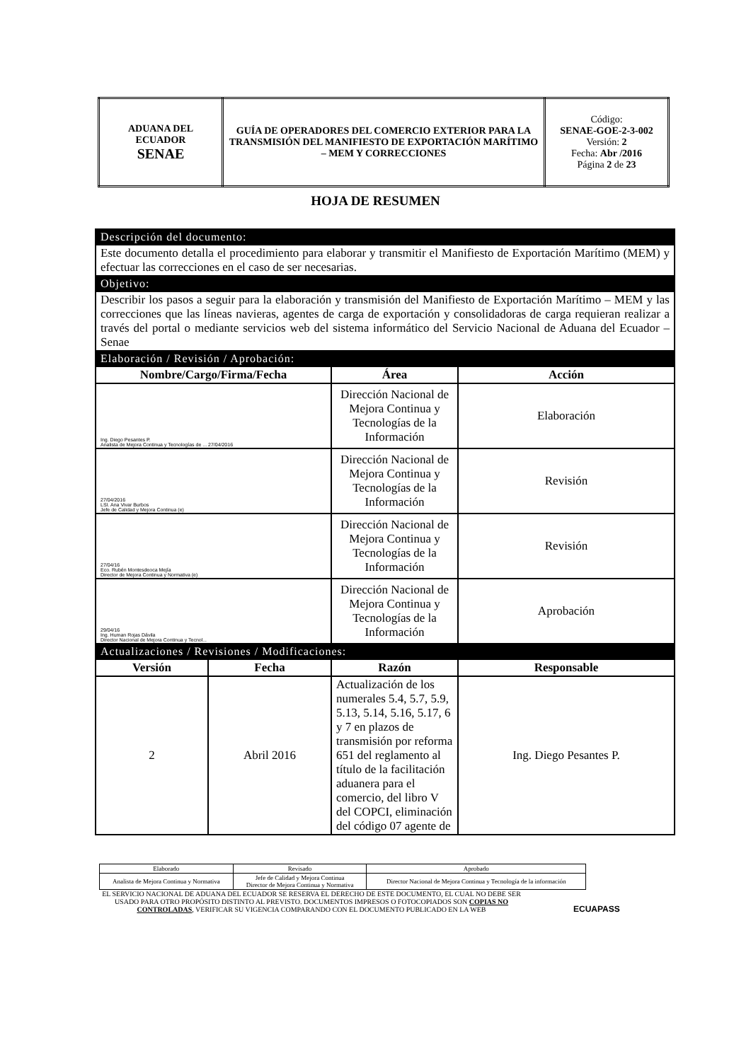| ADUANA DEL ECUADOR SENAE | GUÍA DE OPERADORES DEL COMERCIO EXTERIOR PARA LA TRANSMISIÓN DEL MANIFIESTO DE EXPORTACIÓN MARÍTIMO – MEM Y CORRECCIONES | Código: SENAE-GOE-2-3-002 Versión: 2 Fecha: Abr /2016 Página 2 de 23 |
HOJA DE RESUMEN
| Descripción del documento: | | | |
| Este documento detalla el procedimiento para elaborar y transmitir el Manifiesto de Exportación Marítimo (MEM) y efectuar las correcciones en el caso de ser necesarias. | | | |
| Objetivo: | | | |
| Describir los pasos a seguir para la elaboración y transmisión del Manifiesto de Exportación Marítimo – MEM y las correcciones que las líneas navieras, agentes de carga de exportación y consolidadoras de carga requieran realizar a través del portal o mediante servicios web del sistema informático del Servicio Nacional de Aduana del Ecuador – Senae | | | |
| Elaboración / Revisión / Aprobación: | | | |
| Nombre/Cargo/Firma/Fecha | | Área | Acción |
| Ing. Diego Pesantes P. Analista de Mejora Continua y Tecnologías de ... 27/04/2016 | | Dirección Nacional de Mejora Continua y Tecnologías de la Información | Elaboración |
| 27/04/2016 LSI. Ana Vivar Burbos Jefe de Calidad y Mejora Continua (e) | | Dirección Nacional de Mejora Continua y Tecnologías de la Información | Revisión |
| 27/04/16 Eco. Rubén Montesdeoca Mejía Director de Mejora Continua y Normativa (e) | | Dirección Nacional de Mejora Continua y Tecnologías de la Información | Revisión |
| 29/04/16 Ing. Human Rojas Dávila Director Nacional de Mejora Continua y Tecnol... | | Dirección Nacional de Mejora Continua y Tecnologías de la Información | Aprobación |
| Actualizaciones / Revisiones / Modificaciones: | | | |
| Versión | Fecha | Razón | Responsable |
| 2 | Abril 2016 | Actualización de los numerales 5.4, 5.7, 5.9, 5.13, 5.14, 5.16, 5.17, 6 y 7 en plazos de transmisión por reforma 651 del reglamento al título de la facilitación aduanera para el comercio, del libro V del COPCI, eliminación del código 07 agente de | Ing. Diego Pesantes P. |
| Elaborado | Revisado | Aprobado |
| Analista de Mejora Continua y Normativa | Jefe de Calidad y Mejora Continua Director de Mejora Continua y Normativa | Director Nacional de Mejora Continua y Tecnología de la información |
EL SERVICIO NACIONAL DE ADUANA DEL ECUADOR SE RESERVA EL DERECHO DE ESTE DOCUMENTO, EL CUAL NO DEBE SER USADO PARA OTRO PROPÓSITO DISTINTO AL PREVISTO. DOCUMENTOS IMPRESOS O FOTOCOPIADOS SON COPIAS NO CONTROLADAS, VERIFICAR SU VIGENCIA COMPARANDO CON EL DOCUMENTO PUBLICADO EN LA WEB
ECUAPASS